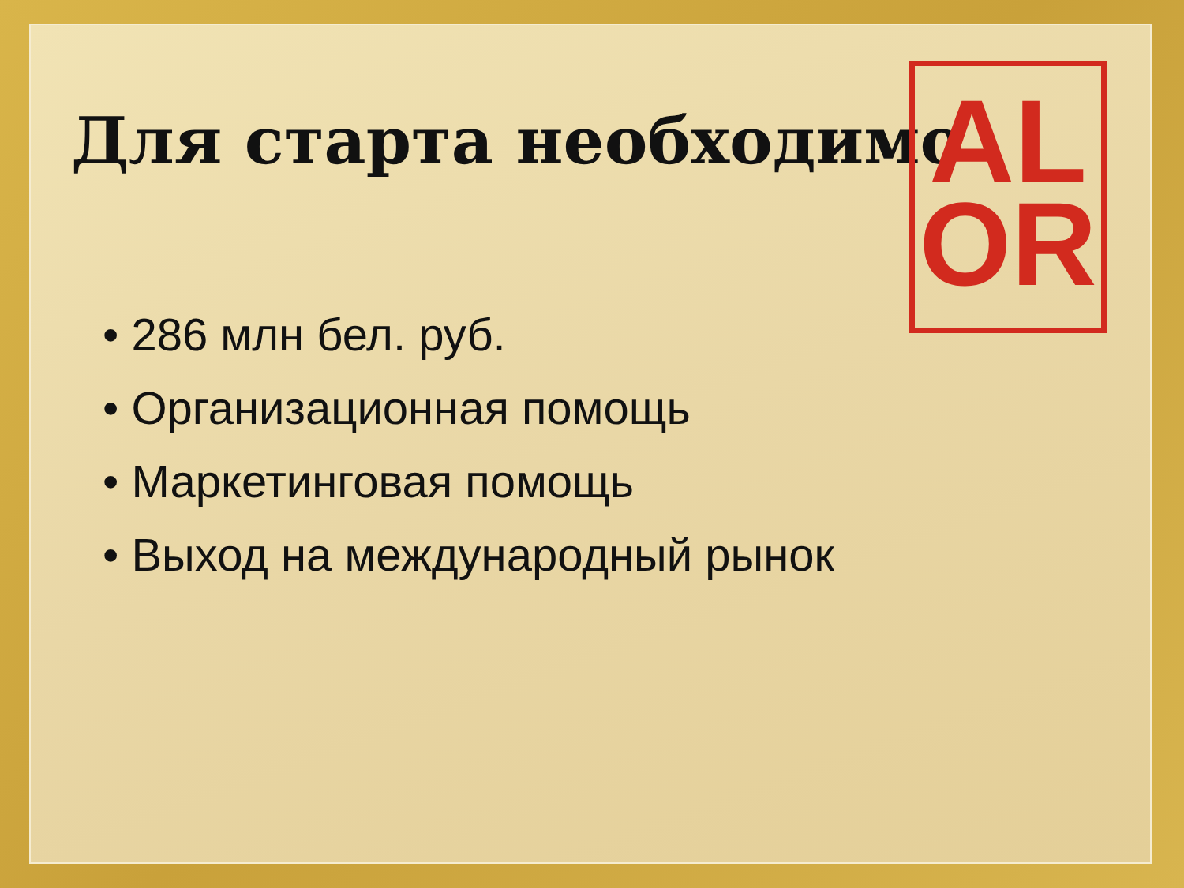Для старта необходимо
AL
OR
• 286 млн бел. руб.
• Организационная помощь
• Маркетинговая помощь
• Выход на международный рынок